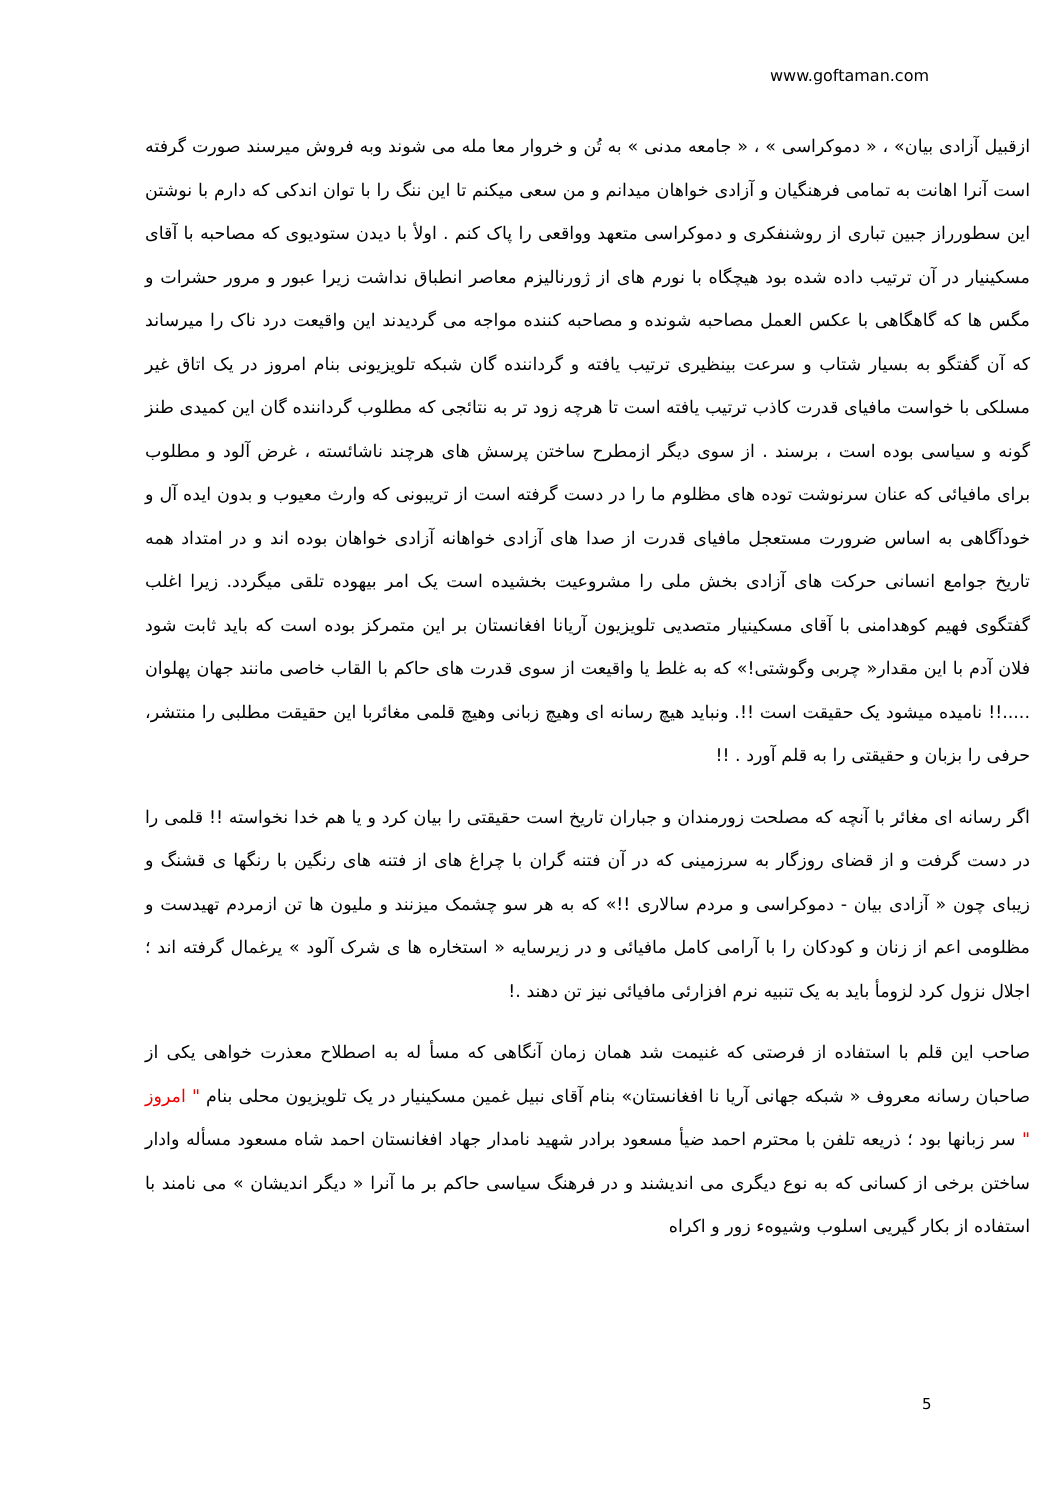www.goftaman.com
ازقبیل آزادی بیان» ، « دموکراسی » ، « جامعه مدنی » به تُن و خروار معا مله می شوند وبه فروش میرسند صورت گرفته است آنرا اهانت به تمامی فرهنگیان و آزادی خواهان میدانم و من سعی میکنم تا این ننگ را با توان اندکی که دارم با نوشتن این سطورراز جبین تباری از روشنفکری و دموکراسی متعهد وواقعی را پاک کنم . اولأ با دیدن ستودیوی که مصاحبه با آقای مسکینیار در آن ترتیب داده شده بود هیچگاه با نورم های از ژورنالیزم معاصر انطباق نداشت زیرا عبور و مرور حشرات و مگس ها که گاهگاهی با عکس العمل مصاحبه شونده و مصاحبه کننده مواجه می گردیدند این واقیعت درد ناک را میرساند که آن گفتگو به بسیار شتاب و سرعت بینظیری ترتیب یافته و گرداننده گان شبکه تلویزیونی بنام امروز در یک اتاق غیر مسلکی با خواست مافیای قدرت کاذب ترتیب یافته است تا هرچه زود تر به نتائجی که مطلوب گرداننده گان این کمیدی طنز گونه و سیاسی بوده است ، برسند . از سوی دیگر ازمطرح ساختن پرسش های هرچند ناشائسته ، غرض آلود و مطلوب برای مافیائی که عنان سرنوشت توده های مظلوم ما را در دست گرفته است از تریبونی که وارث معیوب و بدون ایده آل و خودآگاهی به اساس ضرورت مستعجل مافیای قدرت از صدا های آزادی خواهانه آزادی خواهان بوده اند و در امتداد همه تاریخ جوامع انسانی حرکت های آزادی بخش ملی را مشروعیت بخشیده است یک امر بیهوده تلقی میگردد. زیرا اغلب گفتگوی فهیم کوهدامنی با آقای مسکینیار متصدیی تلویزیون آریانا افغانستان بر این متمرکز بوده است که باید ثابت شود فلان آدم با این مقدار« چربی وگوشتی!» که به غلط یا واقیعت از سوی قدرت های حاکم با القاب خاصی مانند جهان پهلوان .....!! نامیده میشود یک حقیقت است !!. ونباید هیچ رسانه ای وهیچ زبانی وهیچ قلمی مغائربا این حقیقت مطلبی را منتشر، حرفی را بزبان و حقیقتی را به قلم آورد . !!
اگر رسانه ای مغائر با آنچه که مصلحت زورمندان و جباران تاریخ است حقیقتی را بیان کرد و یا هم خدا نخواسته !! قلمی را در دست گرفت و از قضای روزگار به سرزمینی که در آن فتنه گران با چراغ های از فتنه های رنگین با رنگها ی قشنگ و زیبای چون « آزادی بیان - دموکراسی و مردم سالاری !!» که به هر سو چشمک میزنند و ملیون ها تن ازمردم تهیدست و مظلومی اعم از زنان و کودکان را با آرامی کامل مافیائی و در زیرسایه « استخاره ها ی شرک آلود » یرغمال گرفته اند ؛ اجلال نزول کرد لزومأ باید به یک تنبیه نرم افزارئی مافیائی نیز تن دهند .!
صاحب این قلم با استفاده از فرصتی که غنیمت شد همان زمان آنگاهی که مسأ له به اصطلاح معذرت خواهی یکی از صاحبان رسانه معروف « شبکه جهانی آریا نا افغانستان» بنام آقای نبیل غمین مسکینیار در یک تلویزیون محلی بنام " امروز " سر زبانها بود ؛ ذریعه تلفن با محترم احمد ضیأ مسعود برادر شهید نامدار جهاد افغانستان احمد شاه مسعود مسأله وادار ساختن برخی از کسانی که به نوع دیگری می اندیشند و در فرهنگ سیاسی حاکم بر ما آنرا « دیگر اندیشان » می نامند با استفاده از بکار گیریی اسلوب وشیوهء زور و اکراه
5